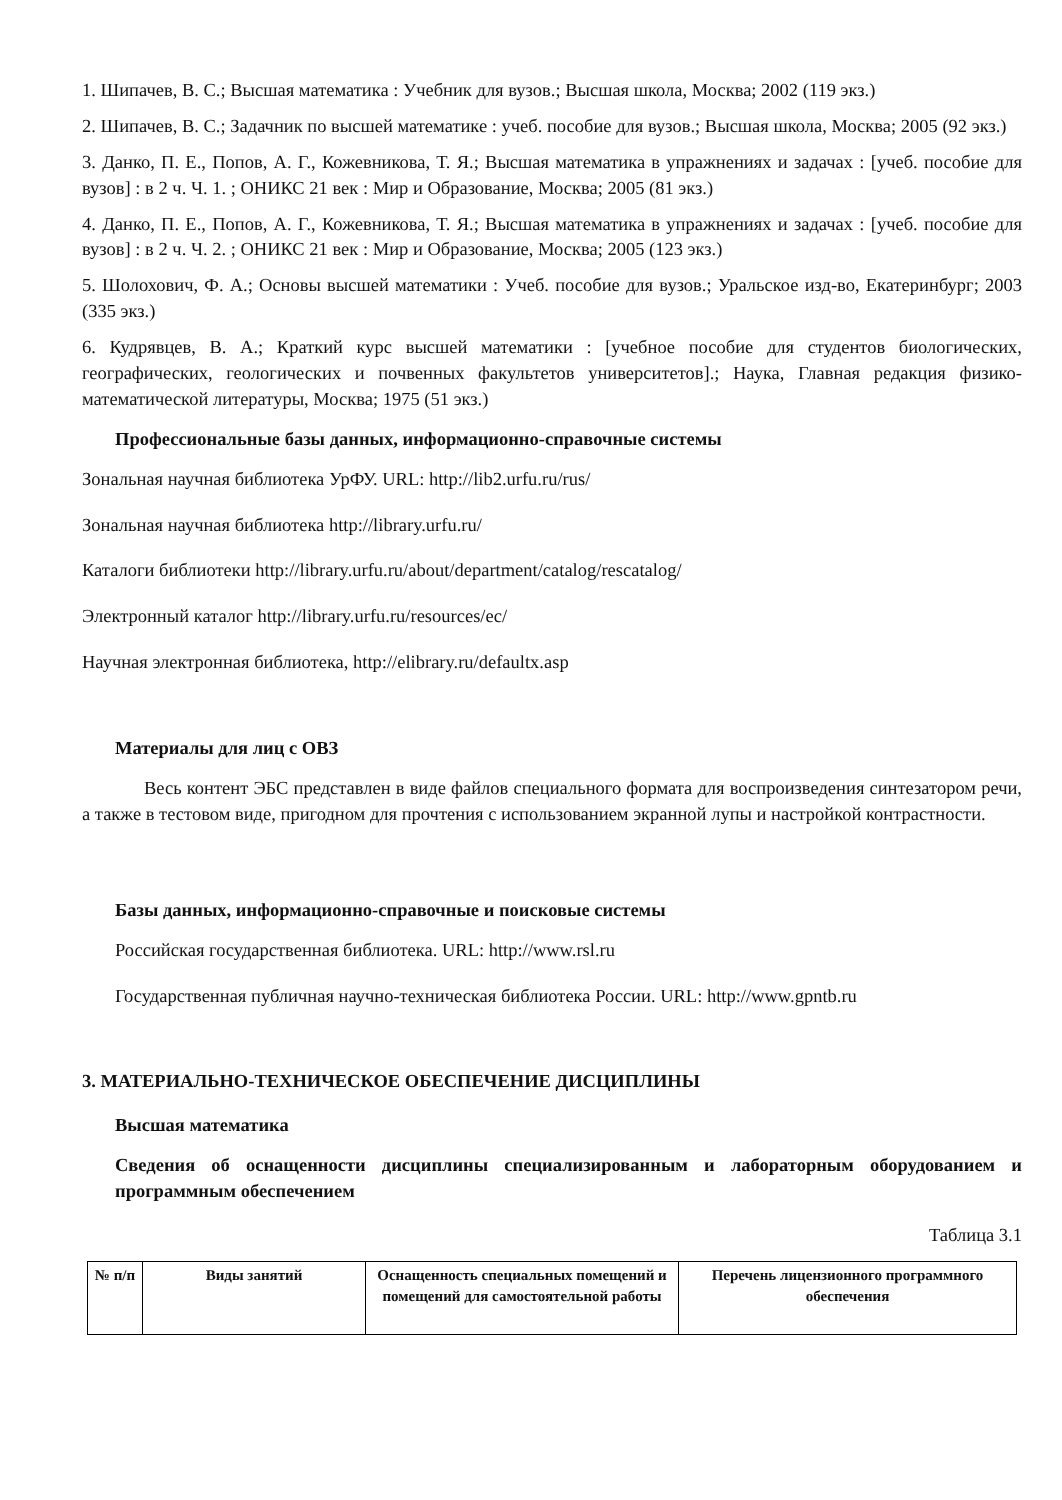1. Шипачев, В. С.; Высшая математика : Учебник для вузов.; Высшая школа, Москва; 2002 (119 экз.)
2. Шипачев, В. С.; Задачник по высшей математике : учеб. пособие для вузов.; Высшая школа, Москва; 2005 (92 экз.)
3. Данко, П. Е., Попов, А. Г., Кожевникова, Т. Я.; Высшая математика в упражнениях и задачах : [учеб. пособие для вузов] : в 2 ч. Ч. 1. ; ОНИКС 21 век : Мир и Образование, Москва; 2005 (81 экз.)
4. Данко, П. Е., Попов, А. Г., Кожевникова, Т. Я.; Высшая математика в упражнениях и задачах : [учеб. пособие для вузов] : в 2 ч. Ч. 2. ; ОНИКС 21 век : Мир и Образование, Москва; 2005 (123 экз.)
5. Шолохович, Ф. А.; Основы высшей математики : Учеб. пособие для вузов.; Уральское изд-во, Екатеринбург; 2003 (335 экз.)
6. Кудрявцев, В. А.; Краткий курс высшей математики : [учебное пособие для студентов биологических, географических, геологических и почвенных факультетов университетов].; Наука, Главная редакция физико-математической литературы, Москва; 1975 (51 экз.)
Профессиональные базы данных, информационно-справочные системы
Зональная научная библиотека УрФУ. URL: http://lib2.urfu.ru/rus/
Зональная научная библиотека http://library.urfu.ru/
Каталоги библиотеки http://library.urfu.ru/about/department/catalog/rescatalog/
Электронный каталог http://library.urfu.ru/resources/ec/
Научная электронная библиотека, http://elibrary.ru/defaultx.asp
Материалы для лиц с ОВЗ
Весь контент ЭБС представлен в виде файлов специального формата для воспроизведения синтезатором речи, а также в тестовом виде, пригодном для прочтения с использованием экранной лупы и настройкой контрастности.
Базы данных, информационно-справочные и поисковые системы
Российская государственная библиотека. URL: http://www.rsl.ru
Государственная публичная научно-техническая библиотека России. URL: http://www.gpntb.ru
3. МАТЕРИАЛЬНО-ТЕХНИЧЕСКОЕ ОБЕСПЕЧЕНИЕ ДИСЦИПЛИНЫ
Высшая математика
Сведения об оснащенности дисциплины специализированным и лабораторным оборудованием и программным обеспечением
Таблица 3.1
| № п/п | Виды занятий | Оснащенность специальных помещений и помещений для самостоятельной работы | Перечень лицензионного программного обеспечения |
| --- | --- | --- | --- |